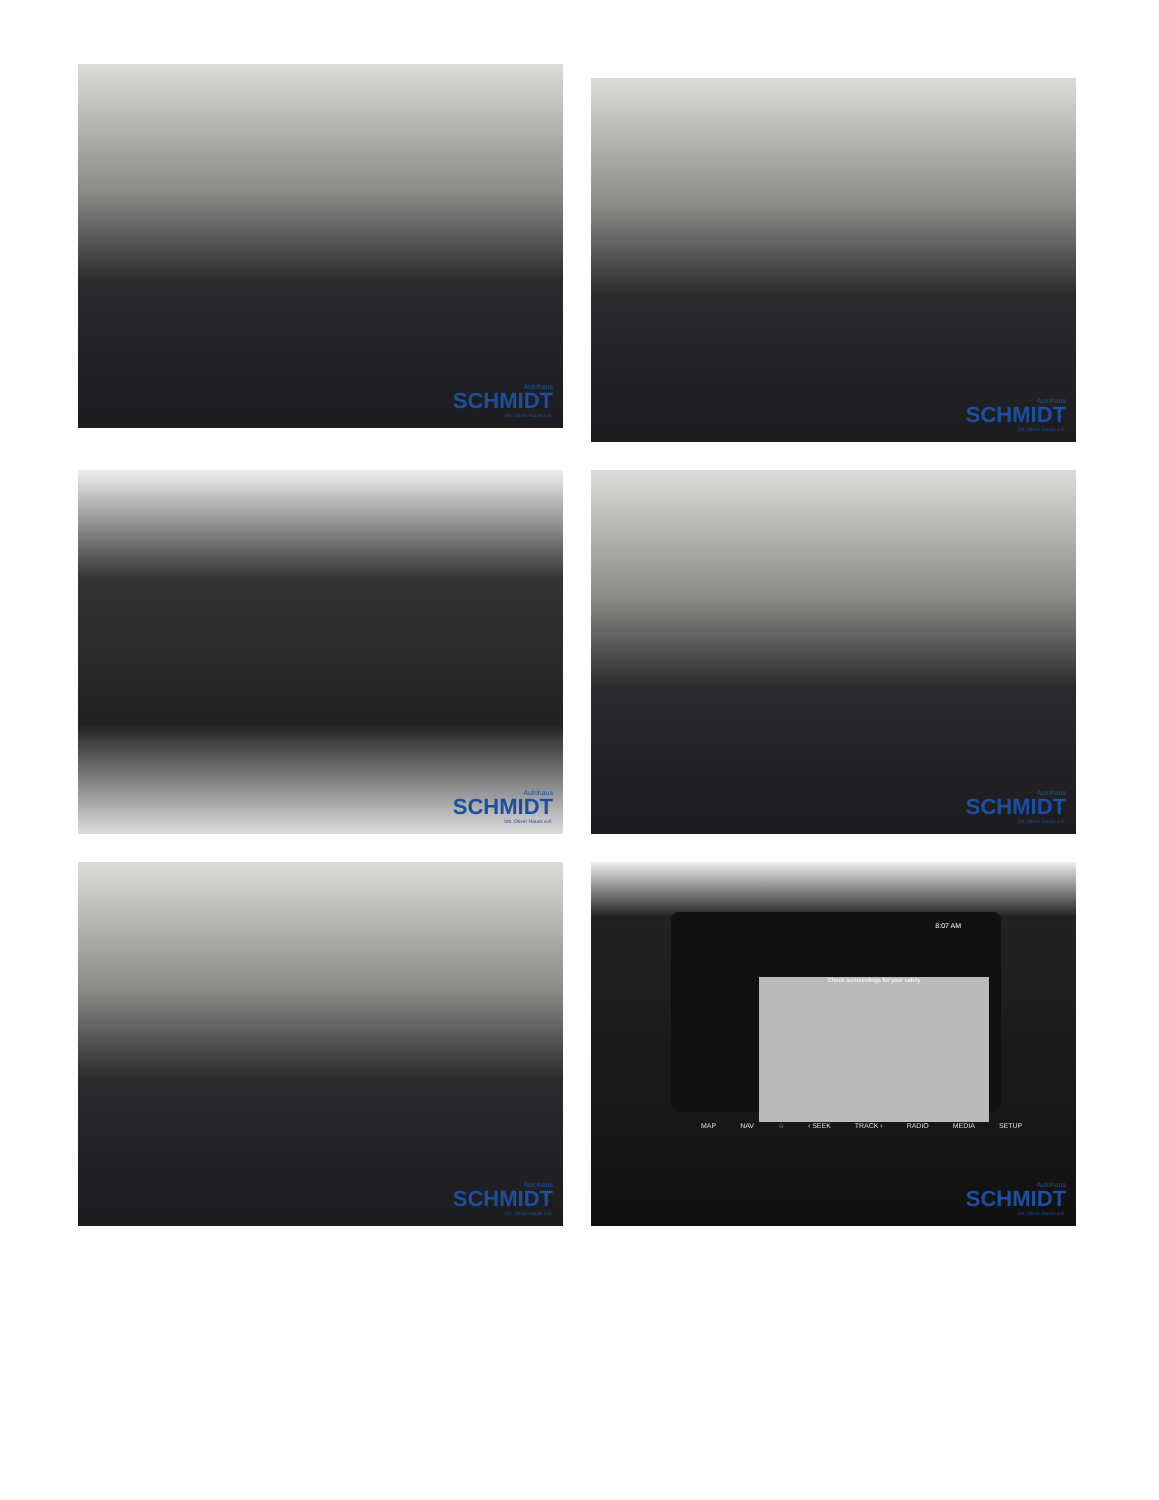Autohaus
SCHMIDT
Inh. Oliver Hauck e.K.
Autohaus
SCHMIDT
Inh. Oliver Hauck e.K.
Autohaus
SCHMIDT
Inh. Oliver Hauck e.K.
Autohaus
SCHMIDT
Inh. Oliver Hauck e.K.
Autohaus
SCHMIDT
Inh. Oliver Hauck e.K.
Check surroundings for your safety
8:07 AM
MAP NAV ☆ ‹ SEEK TRACK › RADIO MEDIA SETUP
Autohaus
SCHMIDT
Inh. Oliver Hauck e.K.